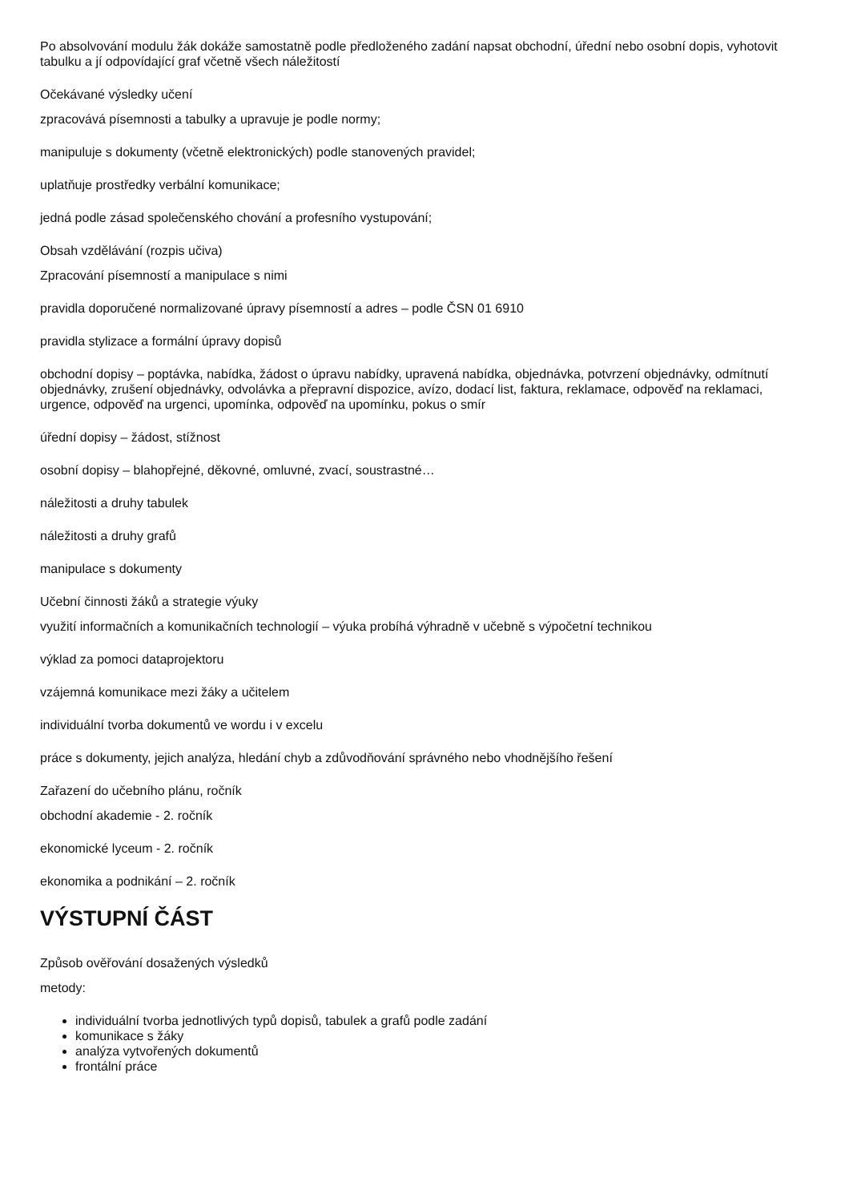Po absolvování modulu žák dokáže samostatně podle předloženého zadání napsat obchodní, úřední nebo osobní dopis, vyhotovit tabulku a jí odpovídající graf včetně všech náležitostí
Očekávané výsledky učení
zpracovává písemnosti a tabulky a upravuje je podle normy;
manipuluje s dokumenty (včetně elektronických) podle stanovených pravidel;
uplatňuje prostředky verbální komunikace;
jedná podle zásad společenského chování a profesního vystupování;
Obsah vzdělávání (rozpis učiva)
Zpracování písemností a manipulace s nimi
pravidla doporučené normalizované úpravy písemností a adres – podle ČSN 01 6910
pravidla stylizace a formální úpravy dopisů
obchodní dopisy – poptávka, nabídka, žádost o úpravu nabídky, upravená nabídka, objednávka, potvrzení objednávky, odmítnutí objednávky, zrušení objednávky, odvolávka a přepravní dispozice, avízo, dodací list, faktura, reklamace, odpověď na reklamaci, urgence, odpověď na urgenci, upomínka, odpověď na upomínku, pokus o smír
úřední dopisy – žádost, stížnost
osobní dopisy – blahopřejné, děkovné, omluvné, zvací, soustrastné…
náležitosti a druhy tabulek
náležitosti a druhy grafů
manipulace s dokumenty
Učební činnosti žáků a strategie výuky
využití informačních a komunikačních technologií – výuka probíhá výhradně v učebně s výpočetní technikou
výklad za pomoci dataprojektoru
vzájemná komunikace mezi žáky a učitelem
individuální tvorba dokumentů ve wordu i v excelu
práce s dokumenty, jejich analýza, hledání chyb a zdůvodňování správného nebo vhodnějšího řešení
Zařazení do učebního plánu, ročník
obchodní akademie - 2. ročník
ekonomické lyceum - 2. ročník
ekonomika a podnikání – 2. ročník
VÝSTUPNÍ ČÁST
Způsob ověřování dosažených výsledků
metody:
individuální tvorba jednotlivých typů dopisů, tabulek a grafů podle zadání
komunikace s žáky
analýza vytvořených dokumentů
frontální práce